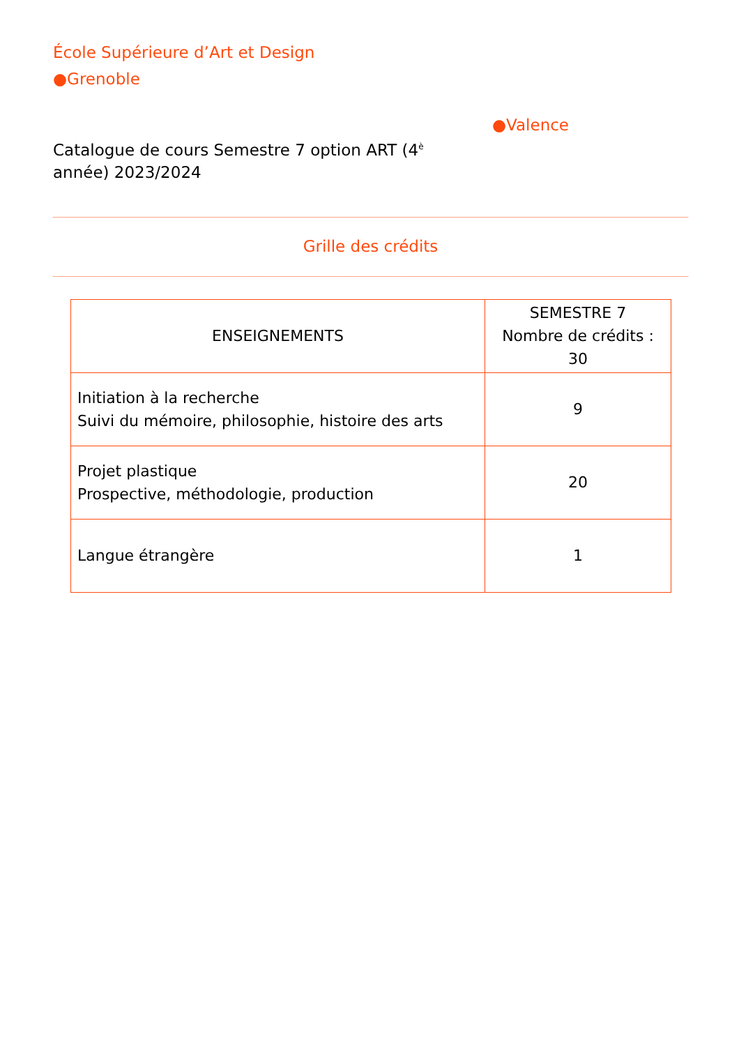École Supérieure d’Art et Design
●Grenoble
Catalogue de cours Semestre 7 option ART (4<sup>è</sup> année) 2023/2024
●Valence
Grille des crédits
| ENSEIGNEMENTS | SEMESTRE 7 Nombre de crédits : 30 |
| Initiation à la recherche Suivi du mémoire, philosophie, histoire des arts | 9 |
| Projet plastique Prospective, méthodologie, production | 20 |
| Langue étrangère | 1 |